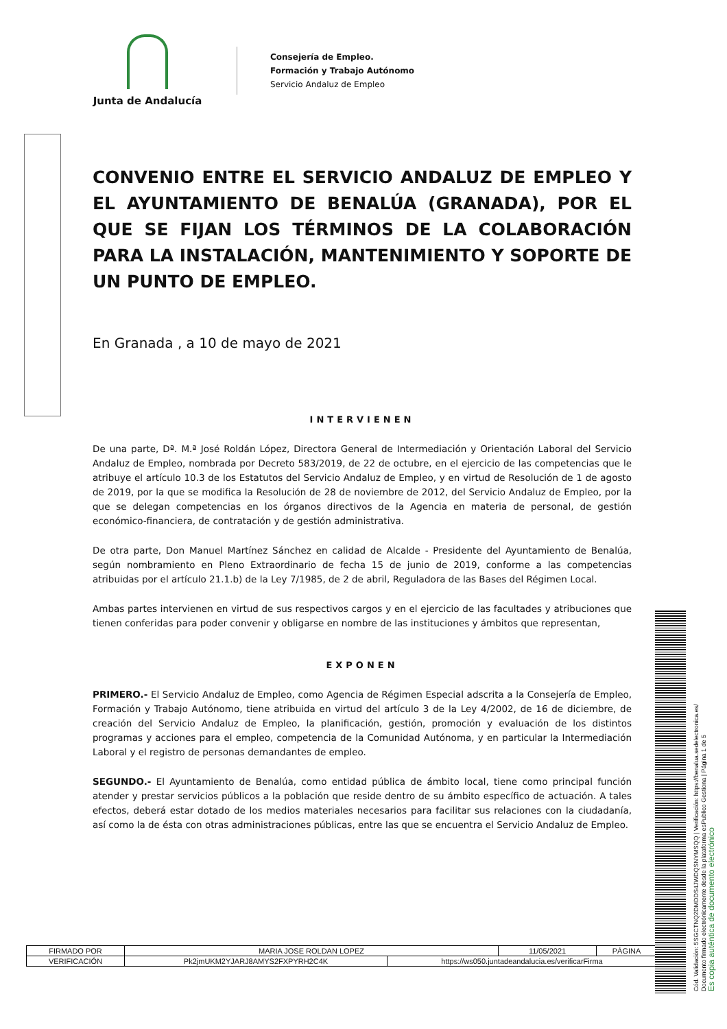Junta de Andalucía
Consejería de Empleo.
Formación y Trabajo Autónomo
Servicio Andaluz de Empleo
CONVENIO ENTRE EL SERVICIO ANDALUZ DE EMPLEO Y EL AYUNTAMIENTO DE BENALÚA (GRANADA), POR EL QUE SE FIJAN LOS TÉRMINOS DE LA COLABORACIÓN PARA LA INSTALACIÓN, MANTENIMIENTO Y SOPORTE DE UN PUNTO DE EMPLEO.
En Granada , a 10 de mayo de 2021
INTERVIENEN
De una parte, Dª. M.ª José Roldán López, Directora General de Intermediación y Orientación Laboral del Servicio Andaluz de Empleo, nombrada por Decreto 583/2019, de 22 de octubre, en el ejercicio de las competencias que le atribuye el artículo 10.3 de los Estatutos del Servicio Andaluz de Empleo, y en virtud de Resolución de 1 de agosto de 2019, por la que se modifica la Resolución de 28 de noviembre de 2012, del Servicio Andaluz de Empleo, por la que se delegan competencias en los órganos directivos de la Agencia en materia de personal, de gestión económico-financiera, de contratación y de gestión administrativa.
De otra parte, Don Manuel Martínez Sánchez en calidad de Alcalde - Presidente del Ayuntamiento de Benalúa, según nombramiento en Pleno Extraordinario de fecha 15 de junio de 2019, conforme a las competencias atribuidas por el artículo 21.1.b) de la Ley 7/1985, de 2 de abril, Reguladora de las Bases del Régimen Local.
Ambas partes intervienen en virtud de sus respectivos cargos y en el ejercicio de las facultades y atribuciones que tienen conferidas para poder convenir y obligarse en nombre de las instituciones y ámbitos que representan,
EXPONEN
PRIMERO.- El Servicio Andaluz de Empleo, como Agencia de Régimen Especial adscrita a la Consejería de Empleo, Formación y Trabajo Autónomo, tiene atribuida en virtud del artículo 3 de la Ley 4/2002, de 16 de diciembre, de creación del Servicio Andaluz de Empleo, la planificación, gestión, promoción y evaluación de los distintos programas y acciones para el empleo, competencia de la Comunidad Autónoma, y en particular la Intermediación Laboral y el registro de personas demandantes de empleo.
SEGUNDO.- El Ayuntamiento de Benalúa, como entidad pública de ámbito local, tiene como principal función atender y prestar servicios públicos a la población que reside dentro de su ámbito específico de actuación. A tales efectos, deberá estar dotado de los medios materiales necesarios para facilitar sus relaciones con la ciudadanía, así como la de ésta con otras administraciones públicas, entre las que se encuentra el Servicio Andaluz de Empleo.
| FIRMADO POR | MARIA JOSE ROLDAN LOPEZ | | 11/05/2021 | PÁGINA |
| VERIFICACIÓN | Pk2jmUKM2YJARJ8AMYS2FXPYRH2C4K | https://ws050.juntadeandalucia.es/verificarFirma | | |
Cód. Validación: 5SGCTNQ2DMDDS4JWDQSNYMSQQ | Verificación: https://benalua.sedelectronica.es/
Documento firmado electrónicamente desde la plataforma esPublico Gestiona | Página 1 de 5
Es copia auténtica de documento electrónico